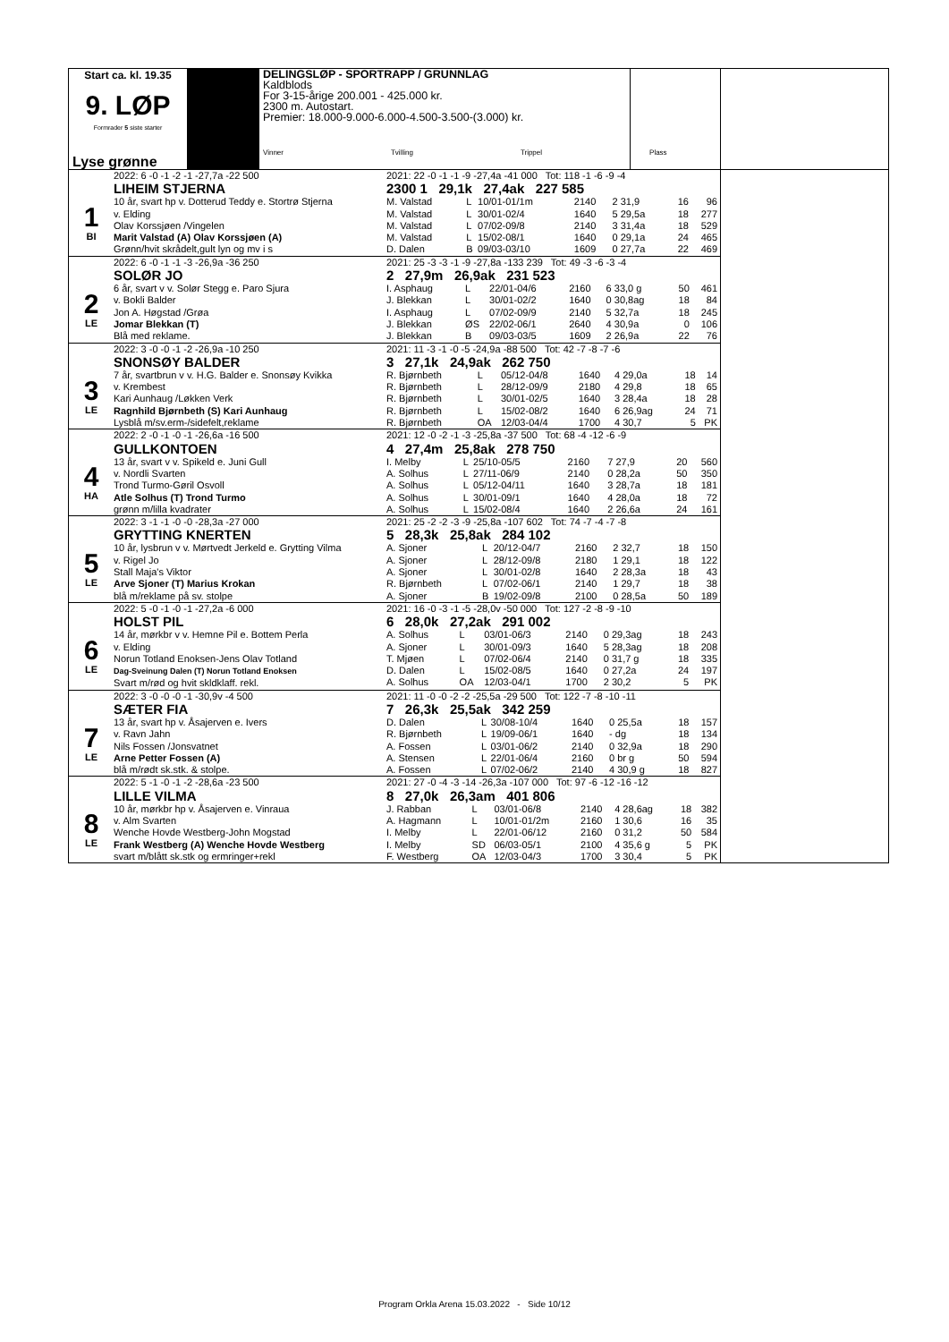Start ca. kl. 19.35
9. LØP
Formrader 5 siste starter
Lyse grønne
DELINGSLØP - SPORTRAPP / GRUNNLAG
Kaldblods
For 3-15-årige 200.001 - 425.000 kr.
2300 m. Autostart.
Premier: 18.000-9.000-6.000-4.500-3.500-(3.000) kr.
Vinner Tvilling Trippel Plass
1
BI
2022: 6 -0 -1 -2 -1 -27,7a -22 500
LIHEIM STJERNA
10 år, svart hp v. Dotterud Teddy e. Stortrø Stjerna
v. Elding
Olav Korssjøen /Vingelen
Marit Valstad (A) Olav Korssjøen (A)
Grønn/hvit skrådelt,gult lyn og mv i s
2021: 22 -0 -1 -1 -9 -27,4a -41 000 Tot: 118 -1 -6 -9 -4
2300 1 29,1k 27,4ak 227 585
| M. Valstad | L | 10/01-01/1m | 2140 | 2 31,9 | 16 | 96 |
| M. Valstad | L | 30/01-02/4 | 1640 | 5 29,5a | 18 | 277 |
| M. Valstad | L | 07/02-09/8 | 2140 | 3 31,4a | 18 | 529 |
| M. Valstad | L | 15/02-08/1 | 1640 | 0 29,1a | 24 | 465 |
| D. Dalen | B | 09/03-03/10 | 1609 | 0 27,7a | 22 | 469 |
2
LE
2022: 6 -0 -1 -1 -3 -26,9a -36 250
SOLØR JO
6 år, svart v v. Solør Stegg e. Paro Sjura
v. Bokli Balder
Jon A. Høgstad /Grøa
Jomar Blekkan (T)
Blå med reklame.
2021: 25 -3 -3 -1 -9 -27,8a -133 239 Tot: 49 -3 -6 -3 -4
2 27,9m 26,9ak 231 523
| I. Asphaug | L | 22/01-04/6 | 2160 | 6 33,0 g | 50 | 461 |
| J. Blekkan | L | 30/01-02/2 | 1640 | 0 30,8ag | 18 | 84 |
| I. Asphaug | L | 07/02-09/9 | 2140 | 5 32,7a | 18 | 245 |
| J. Blekkan | ØS | 22/02-06/1 | 2640 | 4 30,9a | 0 | 106 |
| J. Blekkan | B | 09/03-03/5 | 1609 | 2 26,9a | 22 | 76 |
3
LE
2022: 3 -0 -0 -1 -2 -26,9a -10 250
SNONSØY BALDER
7 år, svartbrun v v. H.G. Balder e. Snonsøy Kvikka
v. Krembest
Kari Aunhaug /Løkken Verk
Ragnhild Bjørnbeth (S) Kari Aunhaug
Lysblå m/sv.erm-/sidefelt,reklame
2021: 11 -3 -1 -0 -5 -24,9a -88 500 Tot: 42 -7 -8 -7 -6
3 27,1k 24,9ak 262 750
| R. Bjørnbeth | L | 05/12-04/8 | 1640 | 4 29,0a | 18 | 14 |
| R. Bjørnbeth | L | 28/12-09/9 | 2180 | 4 29,8 | 18 | 65 |
| R. Bjørnbeth | L | 30/01-02/5 | 1640 | 3 28,4a | 18 | 28 |
| R. Bjørnbeth | L | 15/02-08/2 | 1640 | 6 26,9ag | 24 | 71 |
| R. Bjørnbeth | OA | 12/03-04/4 | 1700 | 4 30,7 | 5 | PK |
4
HA
2022: 2 -0 -1 -0 -1 -26,6a -16 500
GULLKONTOEN
13 år, svart v v. Spikeld e. Juni Gull
v. Nordli Svarten
Trond Turmo-Gøril Osvoll
Atle Solhus (T) Trond Turmo
grønn m/lilla kvadrater
2021: 12 -0 -2 -1 -3 -25,8a -37 500 Tot: 68 -4 -12 -6 -9
4 27,4m 25,8ak 278 750
| I. Melby | L | 25/10-05/5 | 2160 | 7 27,9 | 20 | 560 |
| A. Solhus | L | 27/11-06/9 | 2140 | 0 28,2a | 50 | 350 |
| A. Solhus | L | 05/12-04/11 | 1640 | 3 28,7a | 18 | 181 |
| A. Solhus | L | 30/01-09/1 | 1640 | 4 28,0a | 18 | 72 |
| A. Solhus | L | 15/02-08/4 | 1640 | 2 26,6a | 24 | 161 |
5
LE
2022: 3 -1 -1 -0 -0 -28,3a -27 000
GRYTTING KNERTEN
10 år, lysbrun v v. Mørtvedt Jerkeld e. Grytting Vilma
v. Rigel Jo
Stall Maja's Viktor
Arve Sjoner (T) Marius Krokan
blå m/reklame på sv. stolpe
2021: 25 -2 -2 -3 -9 -25,8a -107 602 Tot: 74 -7 -4 -7 -8
5 28,3k 25,8ak 284 102
| A. Sjoner | L | 20/12-04/7 | 2160 | 2 32,7 | 18 | 150 |
| A. Sjoner | L | 28/12-09/8 | 2180 | 1 29,1 | 18 | 122 |
| A. Sjoner | L | 30/01-02/8 | 1640 | 2 28,3a | 18 | 43 |
| R. Bjørnbeth | L | 07/02-06/1 | 2140 | 1 29,7 | 18 | 38 |
| A. Sjoner | B | 19/02-09/8 | 2100 | 0 28,5a | 50 | 189 |
6
LE
2022: 5 -0 -1 -0 -1 -27,2a -6 000
HOLST PIL
14 år, mørkbr v v. Hemne Pil e. Bottem Perla
v. Elding
Norun Totland Enoksen-Jens Olav Totland
Dag-Sveinung Dalen (T) Norun Totland Enoksen
Svart m/rød og hvit skldklaff. rekl.
2021: 16 -0 -3 -1 -5 -28,0v -50 000 Tot: 127 -2 -8 -9 -10
6 28,0k 27,2ak 291 002
| A. Solhus | L | 03/01-06/3 | 2140 | 0 29,3ag | 18 | 243 |
| A. Sjoner | L | 30/01-09/3 | 1640 | 5 28,3ag | 18 | 208 |
| T. Mjøen | L | 07/02-06/4 | 2140 | 0 31,7 g | 18 | 335 |
| D. Dalen | L | 15/02-08/5 | 1640 | 0 27,2a | 24 | 197 |
| A. Solhus | OA | 12/03-04/1 | 1700 | 2 30,2 | 5 | PK |
7
LE
2022: 3 -0 -0 -0 -1 -30,9v -4 500
SÆTER FIA
13 år, svart hp v. Åsajerven e. Ivers
v. Ravn Jahn
Nils Fossen /Jonsvatnet
Arne Petter Fossen (A)
blå m/rødt sk.stk. & stolpe.
2021: 11 -0 -0 -2 -2 -25,5a -29 500 Tot: 122 -7 -8 -10 -11
7 26,3k 25,5ak 342 259
| D. Dalen | L | 30/08-10/4 | 1640 | 0 25,5a | 18 | 157 |
| R. Bjørnbeth | L | 19/09-06/1 | 1640 | - dg | 18 | 134 |
| A. Fossen | L | 03/01-06/2 | 2140 | 0 32,9a | 18 | 290 |
| A. Stensen | L | 22/01-06/4 | 2160 | 0 br g | 50 | 594 |
| A. Fossen | L | 07/02-06/2 | 2140 | 4 30,9 g | 18 | 827 |
8
LE
2022: 5 -1 -0 -1 -2 -28,6a -23 500
LILLE VILMA
10 år, mørkbr hp v. Åsajerven e. Vinraua
v. Alm Svarten
Wenche Hovde Westberg-John Mogstad
Frank Westberg (A) Wenche Hovde Westberg
svart m/blått sk.stk og ermringer+rekl
2021: 27 -0 -4 -3 -14 -26,3a -107 000 Tot: 97 -6 -12 -16 -12
8 27,0k 26,3am 401 806
| J. Rabban | L | 03/01-06/8 | 2140 | 4 28,6ag | 18 | 382 |
| A. Hagmann | L | 10/01-01/2m | 2160 | 1 30,6 | 16 | 35 |
| I. Melby | L | 22/01-06/12 | 2160 | 0 31,2 | 50 | 584 |
| I. Melby | SD | 06/03-05/1 | 2100 | 4 35,6 g | 5 | PK |
| F. Westberg | OA | 12/03-04/3 | 1700 | 3 30,4 | 5 | PK |
Program Orkla Arena 15.03.2022 - Side 10/12